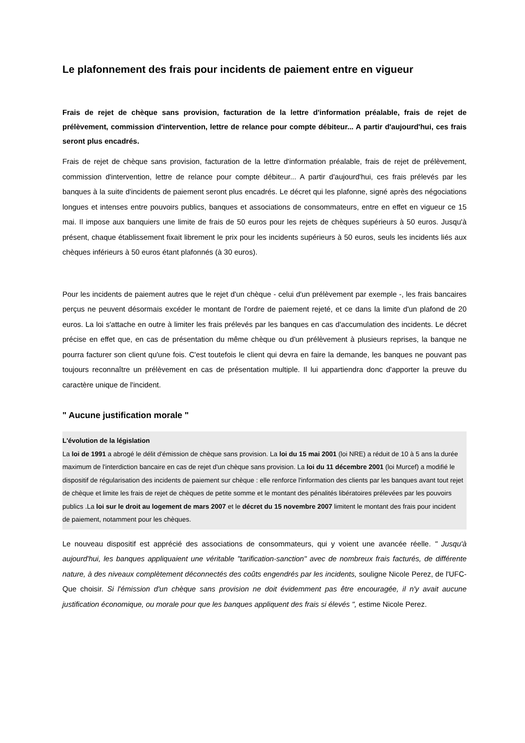Le plafonnement des frais pour incidents de paiement entre en vigueur
Frais de rejet de chèque sans provision, facturation de la lettre d'information préalable, frais de rejet de prélèvement, commission d'intervention, lettre de relance pour compte débiteur... A partir d'aujourd'hui, ces frais seront plus encadrés.
Frais de rejet de chèque sans provision, facturation de la lettre d'information préalable, frais de rejet de prélèvement, commission d'intervention, lettre de relance pour compte débiteur... A partir d'aujourd'hui, ces frais prélevés par les banques à la suite d'incidents de paiement seront plus encadrés. Le décret qui les plafonne, signé après des négociations longues et intenses entre pouvoirs publics, banques et associations de consommateurs, entre en effet en vigueur ce 15 mai. Il impose aux banquiers une limite de frais de 50 euros pour les rejets de chèques supérieurs à 50 euros. Jusqu'à présent, chaque établissement fixait librement le prix pour les incidents supérieurs à 50 euros, seuls les incidents liés aux chèques inférieurs à 50 euros étant plafonnés (à 30 euros).
Pour les incidents de paiement autres que le rejet d'un chèque - celui d'un prélèvement par exemple -, les frais bancaires perçus ne peuvent désormais excéder le montant de l'ordre de paiement rejeté, et ce dans la limite d'un plafond de 20 euros. La loi s'attache en outre à limiter les frais prélevés par les banques en cas d'accumulation des incidents. Le décret précise en effet que, en cas de présentation du même chèque ou d'un prélèvement à plusieurs reprises, la banque ne pourra facturer son client qu'une fois. C'est toutefois le client qui devra en faire la demande, les banques ne pouvant pas toujours reconnaître un prélèvement en cas de présentation multiple. Il lui appartiendra donc d'apporter la preuve du caractère unique de l'incident.
" Aucune justification morale "
L'évolution de la législation
La loi de 1991 a abrogé le délit d'émission de chèque sans provision. La loi du 15 mai 2001 (loi NRE) a réduit de 10 à 5 ans la durée maximum de l'interdiction bancaire en cas de rejet d'un chèque sans provision. La loi du 11 décembre 2001 (loi Murcef) a modifié le dispositif de régularisation des incidents de paiement sur chèque : elle renforce l'information des clients par les banques avant tout rejet de chèque et limite les frais de rejet de chèques de petite somme et le montant des pénalités libératoires prélevées par les pouvoirs publics .La loi sur le droit au logement de mars 2007 et le décret du 15 novembre 2007 limitent le montant des frais pour incident de paiement, notamment pour les chèques.
Le nouveau dispositif est apprécié des associations de consommateurs, qui y voient une avancée réelle. " Jusqu'à aujourd'hui, les banques appliquaient une véritable "tarification-sanction" avec de nombreux frais facturés, de différente nature, à des niveaux complètement déconnectés des coûts engendrés par les incidents, souligne Nicole Perez, de l'UFC-Que choisir. Si l'émission d'un chèque sans provision ne doit évidemment pas être encouragée, il n'y avait aucune justification économique, ou morale pour que les banques appliquent des frais si élevés ", estime Nicole Perez.